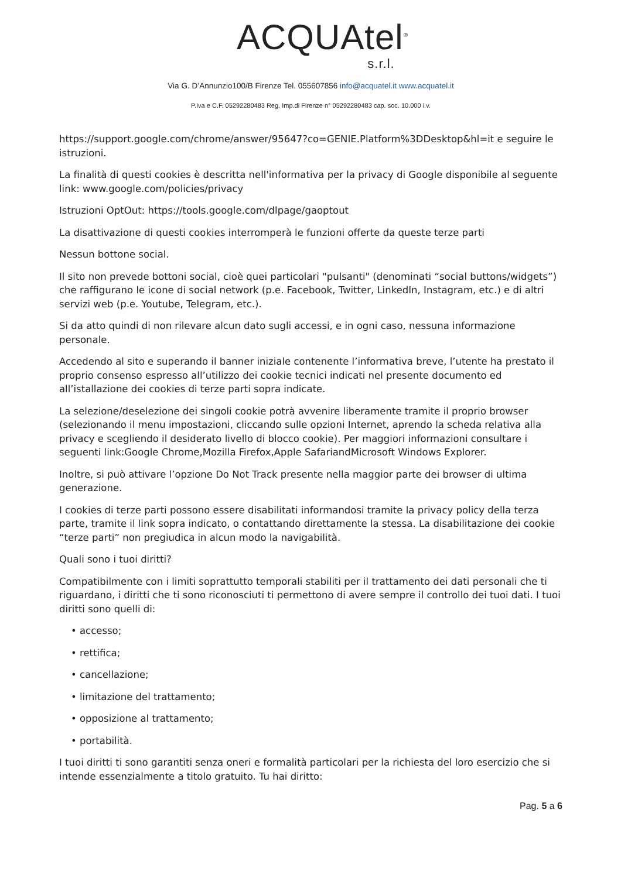ACQUAtel<sup>®</sup>
s.r.l.
Via G. D’Annunzio100/B Firenze Tel. 055607856 info@acquatel.it www.acquatel.it
P.Iva e C.F. 05292280483 Reg. Imp.di Firenze n° 05292280483 cap. soc. 10.000 i.v.
https://support.google.com/chrome/answer/95647?co=GENIE.Platform%3DDesktop&hl=it e seguire le istruzioni.
La finalità di questi cookies è descritta nell'informativa per la privacy di Google disponibile al seguente link: www.google.com/policies/privacy
Istruzioni OptOut: https://tools.google.com/dlpage/gaoptout
La disattivazione di questi cookies interromperà le funzioni offerte da queste terze parti
Nessun bottone social.
Il sito non prevede bottoni social, cioè quei particolari "pulsanti" (denominati “social buttons/widgets”) che raffigurano le icone di social network (p.e. Facebook, Twitter, LinkedIn, Instagram, etc.) e di altri servizi web (p.e. Youtube, Telegram, etc.).
Si da atto quindi di non rilevare alcun dato sugli accessi, e in ogni caso, nessuna informazione personale.
Accedendo al sito e superando il banner iniziale contenente l’informativa breve, l’utente ha prestato il proprio consenso espresso all’utilizzo dei cookie tecnici indicati nel presente documento ed all’istallazione dei cookies di terze parti sopra indicate.
La selezione/deselezione dei singoli cookie potrà avvenire liberamente tramite il proprio browser (selezionando il menu impostazioni, cliccando sulle opzioni Internet, aprendo la scheda relativa alla privacy e scegliendo il desiderato livello di blocco cookie). Per maggiori informazioni consultare i seguenti link:Google Chrome,Mozilla Firefox,Apple SafariandMicrosoft Windows Explorer.
Inoltre, si può attivare l’opzione Do Not Track presente nella maggior parte dei browser di ultima generazione.
I cookies di terze parti possono essere disabilitati informandosi tramite la privacy policy della terza parte, tramite il link sopra indicato, o contattando direttamente la stessa. La disabilitazione dei cookie “terze parti” non pregiudica in alcun modo la navigabilità.
Quali sono i tuoi diritti?
Compatibilmente con i limiti soprattutto temporali stabiliti per il trattamento dei dati personali che ti riguardano, i diritti che ti sono riconosciuti ti permettono di avere sempre il controllo dei tuoi dati. I tuoi diritti sono quelli di:
• accesso;
• rettifica;
• cancellazione;
• limitazione del trattamento;
• opposizione al trattamento;
• portabilità.
I tuoi diritti ti sono garantiti senza oneri e formalità particolari per la richiesta del loro esercizio che si intende essenzialmente a titolo gratuito. Tu hai diritto:
Pag. 5 a 6